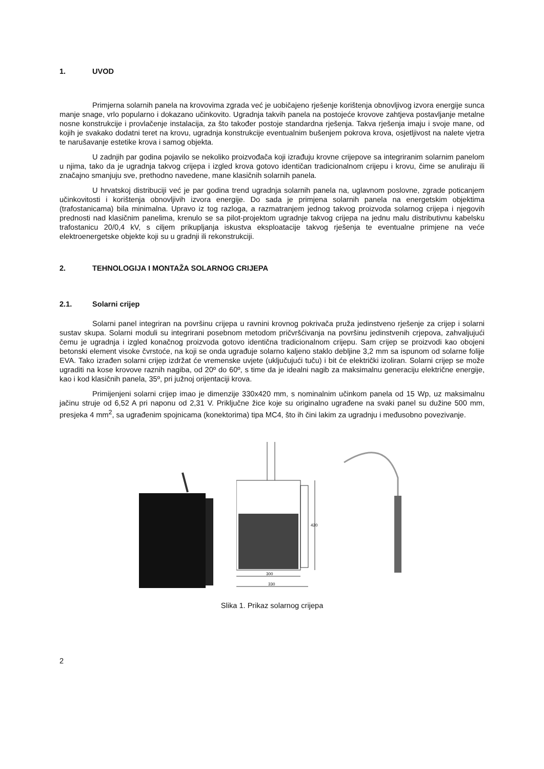1. UVOD
Primjerna solarnih panela na krovovima zgrada već je uobičajeno rješenje korištenja obnovljivog izvora energije sunca manje snage, vrlo popularno i dokazano učinkovito. Ugradnja takvih panela na postojeće krovove zahtjeva postavljanje metalne nosne konstrukcije i provlačenje instalacija, za što također postoje standardna rješenja. Takva rješenja imaju i svoje mane, od kojih je svakako dodatni teret na krovu, ugradnja konstrukcije eventualnim bušenjem pokrova krova, osjetljivost na nalete vjetra te narušavanje estetike krova i samog objekta.
U zadnjih par godina pojavilo se nekoliko proizvođača koji izrađuju krovne crijepove sa integriranim solarnim panelom u njima, tako da je ugradnja takvog crijepa i izgled krova gotovo identičan tradicionalnom crijepu i krovu, čime se anuliraju ili značajno smanjuju sve, prethodno navedene, mane klasičnih solarnih panela.
U hrvatskoj distribuciji već je par godina trend ugradnja solarnih panela na, uglavnom poslovne, zgrade poticanjem učinkovitosti i korištenja obnovljivih izvora energije. Do sada je primjena solarnih panela na energetskim objektima (trafostanicama) bila minimalna. Upravo iz tog razloga, a razmatranjem jednog takvog proizvoda solarnog crijepa i njegovih prednosti nad klasičnim panelima, krenulo se sa pilot-projektom ugradnje takvog crijepa na jednu malu distributivnu kabelsku trafostanicu 20/0,4 kV, s ciljem prikupljanja iskustva eksploatacije takvog rješenja te eventualne primjene na veće elektroenergetske objekte koji su u gradnji ili rekonstrukciji.
2. TEHNOLOGIJA I MONTAŽA SOLARNOG CRIJEPA
2.1. Solarni crijep
Solarni panel integriran na površinu crijepa u ravnini krovnog pokrivača pruža jedinstveno rješenje za crijep i solarni sustav skupa. Solarni moduli su integrirani posebnom metodom pričvršćivanja na površinu jedinstvenih crjepova, zahvaljujući čemu je ugradnja i izgled konačnog proizvoda gotovo identična tradicionalnom crijepu. Sam crijep se proizvodi kao obojeni betonski element visoke čvrstoće, na koji se onda ugrađuje solarno kaljeno staklo debljine 3,2 mm sa ispunom od solarne folije EVA. Tako izrađen solarni crijep izdržat će vremenske uvjete (uključujući tuču) i bit će električki izoliran. Solarni crijep se može ugraditi na kose krovove raznih nagiba, od 20º do 60º, s time da je idealni nagib za maksimalnu generaciju električne energije, kao i kod klasičnih panela, 35º, pri južnoj orijentaciji krova.
Primijenjeni solarni crijep imao je dimenzije 330x420 mm, s nominalnim učinkom panela od 15 Wp, uz maksimalnu jačinu struje od 6,52 A pri naponu od 2,31 V. Priključne žice koje su originalno ugrađene na svaki panel su dužine 500 mm, presjeka 4 mm<sup>2</sup>, sa ugrađenim spojnicama (konektorima) tipa MC4, što ih čini lakim za ugradnju i međusobno povezivanje.
300
330
420
Slika 1. Prikaz solarnog crijepa
2